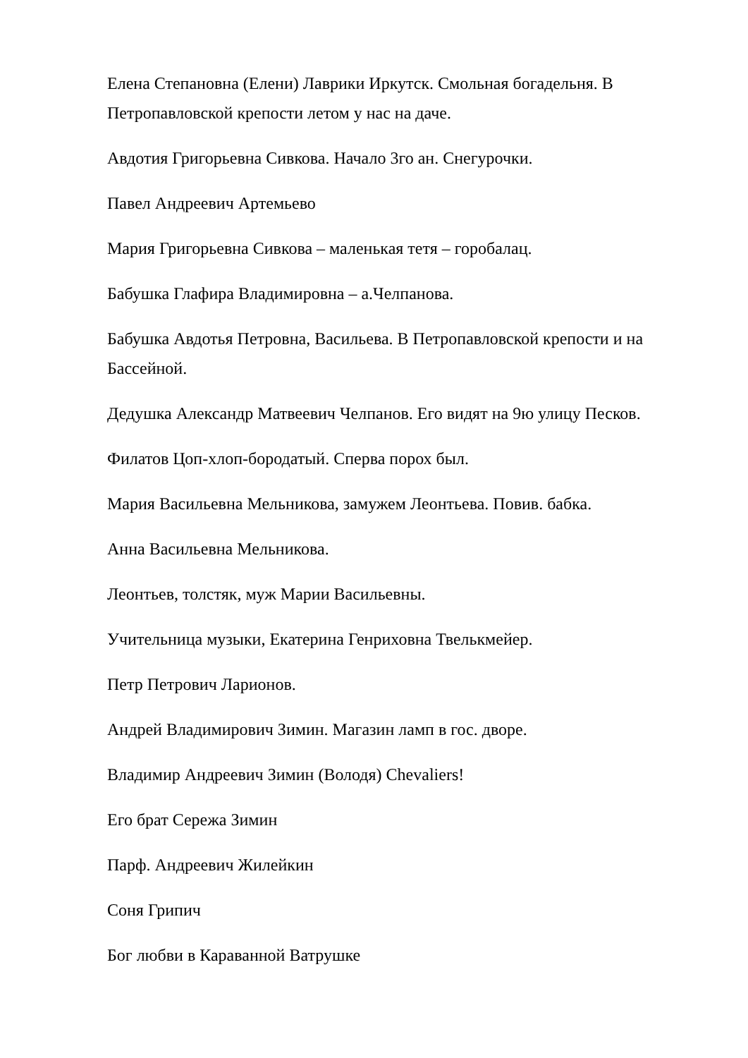Елена Степановна (Елени) Лаврики Иркутск. Смольная богадельня. В Петропавловской крепости летом у нас на даче.
Авдотия Григорьевна Сивкова. Начало 3го ан. Снегурочки.
Павел Андреевич Артемьево
Мария Григорьевна Сивкова – маленькая тетя – горобалац.
Бабушка Глафира Владимировна – а.Челпанова.
Бабушка Авдотья Петровна, Васильева. В Петропавловской крепости и на Бассейной.
Дедушка Александр Матвеевич Челпанов. Его видят на 9ю улицу Песков.
Филатов Цоп-хлоп-бородатый. Сперва порох был.
Мария Васильевна Мельникова, замужем Леонтьева. Повив. бабка.
Анна Васильевна Мельникова.
Леонтьев, толстяк, муж Марии Васильевны.
Учительница музыки, Екатерина Генриховна Твелькмейер.
Петр Петрович Ларионов.
Андрей Владимирович Зимин. Магазин ламп в гос. дворе.
Владимир Андреевич Зимин (Володя) Chevaliers!
Его брат Сережа Зимин
Парф. Андреевич Жилейкин
Соня Грипич
Бог любви в Караванной Ватрушке